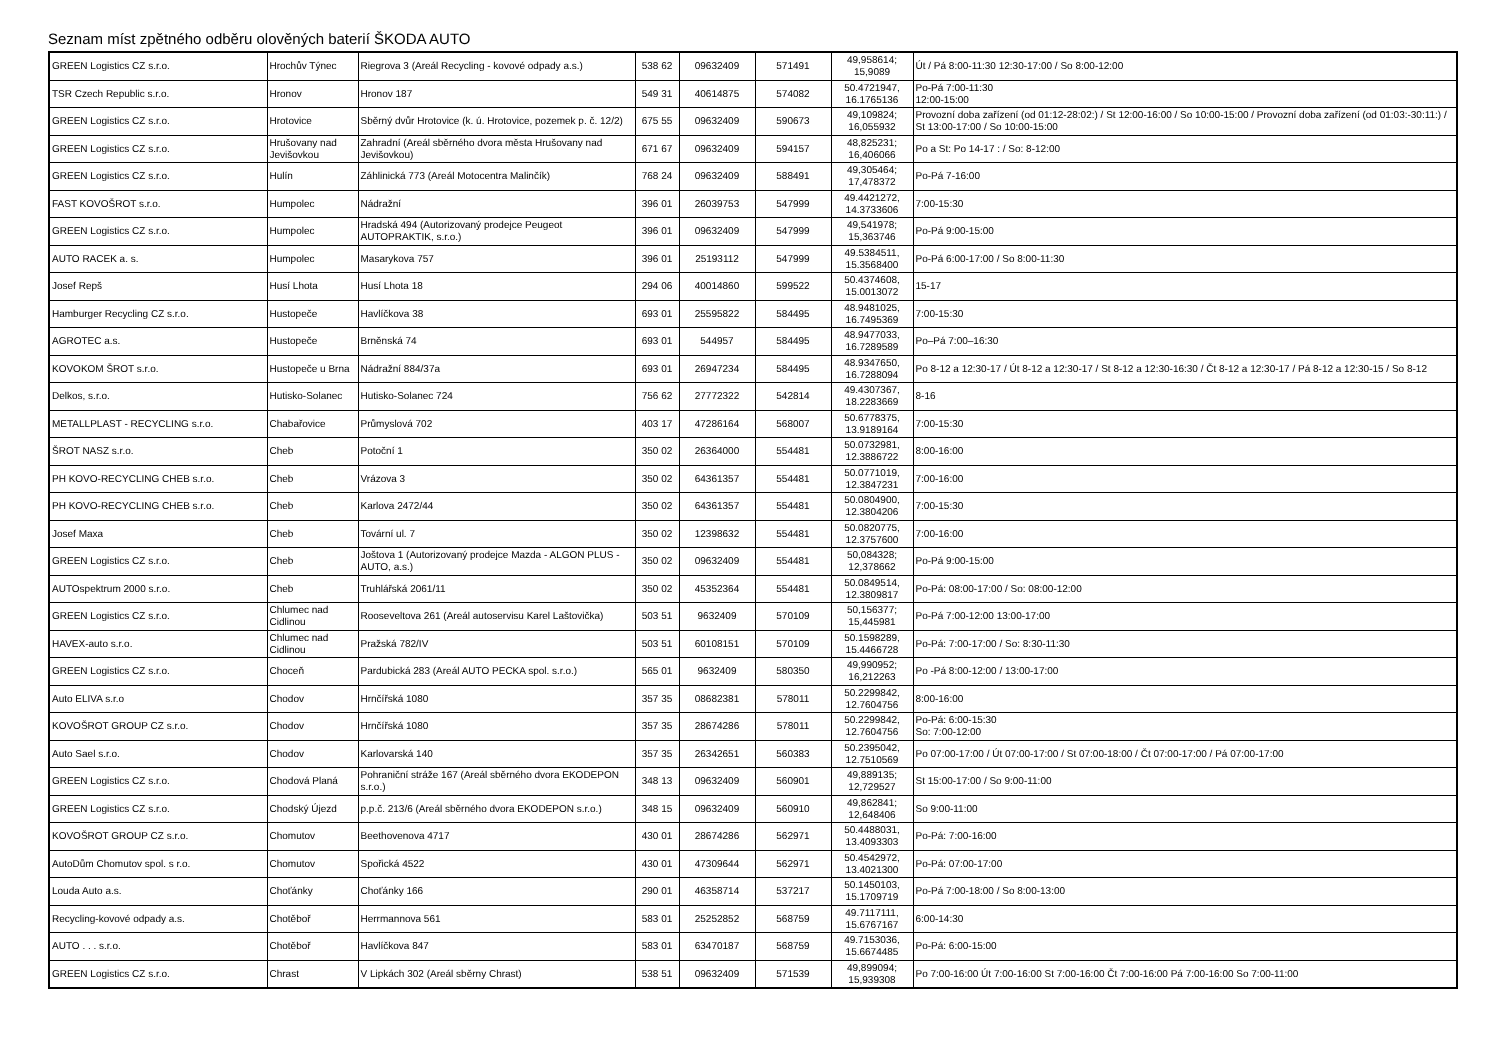Seznam míst zpětného odběru olověných baterií ŠKODA AUTO
| GREEN Logistics CZ s.r.o. | Hrochův Týnec | Riegrova 3 (Areál Recycling - kovové odpady a.s.) | 538 62 | 09632409 | 571491 | 49,958614; 15,9089 | Út / Pá 8:00-11:30 12:30-17:00 / So 8:00-12:00 |
| TSR Czech Republic s.r.o. | Hronov | Hronov 187 | 549 31 | 40614875 | 574082 | 50.4721947, 16.1765136 | Po-Pá 7:00-11:30 12:00-15:00 |
| GREEN Logistics CZ s.r.o. | Hrotovice | Sběrný dvůr Hrotovice (k. ú. Hrotovice, pozemek p. č. 12/2) | 675 55 | 09632409 | 590673 | 49,109824; 16,055932 | Provozní doba zařízení (od 01:12-28:02:) / St 12:00-16:00 / So 10:00-15:00 / Provozní doba zařízení (od 01:03:-30:11:) / St 13:00-17:00 / So 10:00-15:00 |
| GREEN Logistics CZ s.r.o. | Hrušovany nad Jevišovkou | Zahradní (Areál sběrného dvora města Hrušovany nad Jevišovkou) | 671 67 | 09632409 | 594157 | 48,825231; 16,406066 | Po a St: Po 14-17 : / So: 8-12:00 |
| GREEN Logistics CZ s.r.o. | Hulín | Záhlinická 773 (Areál Motocentra Malinčík) | 768 24 | 09632409 | 588491 | 49,305464; 17,478372 | Po-Pá 7-16:00 |
| FAST KOVOŠROT s.r.o. | Humpolec | Nádražní | 396 01 | 26039753 | 547999 | 49.4421272, 14.3733606 | 7:00-15:30 |
| GREEN Logistics CZ s.r.o. | Humpolec | Hradská 494 (Autorizovaný prodejce Peugeot AUTOPRAKTIK, s.r.o.) | 396 01 | 09632409 | 547999 | 49,541978; 15,363746 | Po-Pá 9:00-15:00 |
| AUTO RACEK a. s. | Humpolec | Masarykova 757 | 396 01 | 25193112 | 547999 | 49.5384511, 15.3568400 | Po-Pá 6:00-17:00 / So 8:00-11:30 |
| Josef Repš | Husí Lhota | Husí Lhota 18 | 294 06 | 40014860 | 599522 | 50.4374608, 15.0013072 | 15-17 |
| Hamburger Recycling CZ s.r.o. | Hustopeče | Havlíčkova 38 | 693 01 | 25595822 | 584495 | 48.9481025, 16.7495369 | 7:00-15:30 |
| AGROTEC a.s. | Hustopeče | Brněnská 74 | 693 01 | 544957 | 584495 | 48.9477033, 16.7289589 | Po–Pá 7:00–16:30 |
| KOVOKOM ŠROT s.r.o. | Hustopeče u Brna | Nádražní 884/37a | 693 01 | 26947234 | 584495 | 48.9347650, 16.7288094 | Po 8-12 a 12:30-17 / Út 8-12 a 12:30-17 / St 8-12 a 12:30-16:30 / Čt 8-12 a 12:30-17 / Pá 8-12 a 12:30-15 / So 8-12 |
| Delkos, s.r.o. | Hutisko-Solanec | Hutisko-Solanec 724 | 756 62 | 27772322 | 542814 | 49.4307367, 18.2283669 | 8-16 |
| METALLPLAST - RECYCLING s.r.o. | Chabařovice | Průmyslová 702 | 403 17 | 47286164 | 568007 | 50.6778375, 13.9189164 | 7:00-15:30 |
| ŠROT NASZ s.r.o. | Cheb | Potoční 1 | 350 02 | 26364000 | 554481 | 50.0732981, 12.3886722 | 8:00-16:00 |
| PH KOVO-RECYCLING CHEB s.r.o. | Cheb | Vrázova 3 | 350 02 | 64361357 | 554481 | 50.0771019, 12.3847231 | 7:00-16:00 |
| PH KOVO-RECYCLING CHEB s.r.o. | Cheb | Karlova 2472/44 | 350 02 | 64361357 | 554481 | 50.0804900, 12.3804206 | 7:00-15:30 |
| Josef Maxa | Cheb | Tovární ul. 7 | 350 02 | 12398632 | 554481 | 50.0820775, 12.3757600 | 7:00-16:00 |
| GREEN Logistics CZ s.r.o. | Cheb | Joštova 1 (Autorizovaný prodejce Mazda - ALGON PLUS - AUTO, a.s.) | 350 02 | 09632409 | 554481 | 50,084328; 12,378662 | Po-Pá 9:00-15:00 |
| AUTOspektrum 2000 s.r.o. | Cheb | Truhlářská 2061/11 | 350 02 | 45352364 | 554481 | 50.0849514, 12.3809817 | Po-Pá: 08:00-17:00 / So: 08:00-12:00 |
| GREEN Logistics CZ s.r.o. | Chlumec nad Cidlinou | Rooseveltova 261 (Areál autoservisu Karel Laštovička) | 503 51 | 9632409 | 570109 | 50,156377; 15,445981 | Po-Pá 7:00-12:00 13:00-17:00 |
| HAVEX-auto s.r.o. | Chlumec nad Cidlinou | Pražská 782/IV | 503 51 | 60108151 | 570109 | 50.1598289, 15.4466728 | Po-Pá: 7:00-17:00 / So: 8:30-11:30 |
| GREEN Logistics CZ s.r.o. | Choceň | Pardubická 283 (Areál AUTO PECKA spol. s.r.o.) | 565 01 | 9632409 | 580350 | 49,990952; 16,212263 | Po -Pá 8:00-12:00 / 13:00-17:00 |
| Auto ELIVA s.r.o | Chodov | Hrnčířská 1080 | 357 35 | 08682381 | 578011 | 50.2299842, 12.7604756 | 8:00-16:00 |
| KOVOŠROT GROUP CZ s.r.o. | Chodov | Hrnčířská 1080 | 357 35 | 28674286 | 578011 | 50.2299842, 12.7604756 | Po-Pá: 6:00-15:30 So: 7:00-12:00 |
| Auto Sael s.r.o. | Chodov | Karlovarská 140 | 357 35 | 26342651 | 560383 | 50.2395042, 12.7510569 | Po 07:00-17:00 / Út 07:00-17:00 / St 07:00-18:00 / Čt 07:00-17:00 / Pá 07:00-17:00 |
| GREEN Logistics CZ s.r.o. | Chodová Planá | Pohraniční stráže 167 (Areál sběrného dvora EKODEPON s.r.o.) | 348 13 | 09632409 | 560901 | 49,889135; 12,729527 | St 15:00-17:00 / So 9:00-11:00 |
| GREEN Logistics CZ s.r.o. | Chodský Újezd | p.p.č. 213/6 (Areál sběrného dvora EKODEPON s.r.o.) | 348 15 | 09632409 | 560910 | 49,862841; 12,648406 | So 9:00-11:00 |
| KOVOŠROT GROUP CZ s.r.o. | Chomutov | Beethovenova 4717 | 430 01 | 28674286 | 562971 | 50.4488031, 13.4093303 | Po-Pá: 7:00-16:00 |
| AutoDům Chomutov spol. s r.o. | Chomutov | Spořická 4522 | 430 01 | 47309644 | 562971 | 50.4542972, 13.4021300 | Po-Pá: 07:00-17:00 |
| Louda Auto a.s. | Choťánky | Choťánky 166 | 290 01 | 46358714 | 537217 | 50.1450103, 15.1709719 | Po-Pá 7:00-18:00 / So 8:00-13:00 |
| Recycling-kovové odpady a.s. | Chotěboř | Herrmannova 561 | 583 01 | 25252852 | 568759 | 49.7117111, 15.6767167 | 6:00-14:30 |
| AUTO . . . s.r.o. | Chotěboř | Havlíčkova 847 | 583 01 | 63470187 | 568759 | 49.7153036, 15.6674485 | Po-Pá: 6:00-15:00 |
| GREEN Logistics CZ s.r.o. | Chrast | V Lipkách 302 (Areál sběrny Chrast) | 538 51 | 09632409 | 571539 | 49,899094; 15,939308 | Po 7:00-16:00 Út 7:00-16:00 St 7:00-16:00 Čt 7:00-16:00 Pá 7:00-16:00 So 7:00-11:00 |